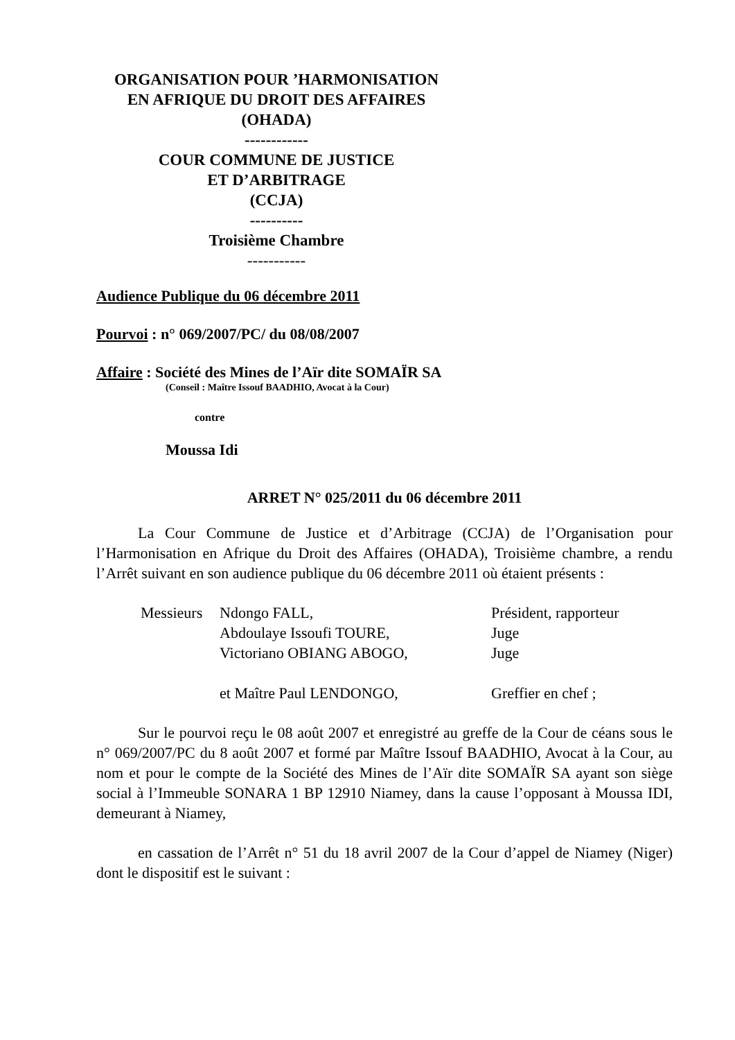ORGANISATION POUR ’HARMONISATION
EN AFRIQUE DU DROIT DES AFFAIRES
(OHADA)
------------
COUR COMMUNE DE JUSTICE
ET D’ARBITRAGE
(CCJA)
----------
Troisième Chambre
-----------
Audience Publique du 06 décembre 2011
Pourvoi : n° 069/2007/PC/ du 08/08/2007
Affaire : Société des Mines de l’Aïr dite SOMAÏR SA
(Conseil : Maître Issouf BAADHIO, Avocat à la Cour)
contre
Moussa Idi
ARRET N° 025/2011 du 06 décembre 2011
La Cour Commune de Justice et d’Arbitrage (CCJA) de l’Organisation pour l’Harmonisation en Afrique du Droit des Affaires (OHADA), Troisième chambre, a rendu l’Arrêt suivant en son audience publique du 06 décembre 2011 où étaient présents :
| Messieurs | Ndongo FALL, | Président, rapporteur |
| | Abdoulaye Issoufi TOURE, | Juge |
| | Victoriano OBIANG ABOGO, | Juge |
| | et Maître Paul LENDONGO, | Greffier en chef ; |
Sur le pourvoi reçu le 08 août 2007 et enregistré au greffe de la Cour de céans sous le n° 069/2007/PC du 8 août 2007 et formé par Maître Issouf BAADHIO, Avocat à la Cour, au nom et pour le compte de la Société des Mines de l’Aïr dite SOMAÏR SA ayant son siège social à l’Immeuble SONARA 1 BP 12910 Niamey, dans la cause l’opposant à Moussa IDI, demeurant à Niamey,
en cassation de l’Arrêt n° 51 du 18 avril 2007 de la Cour d’appel de Niamey (Niger) dont le dispositif est le suivant :